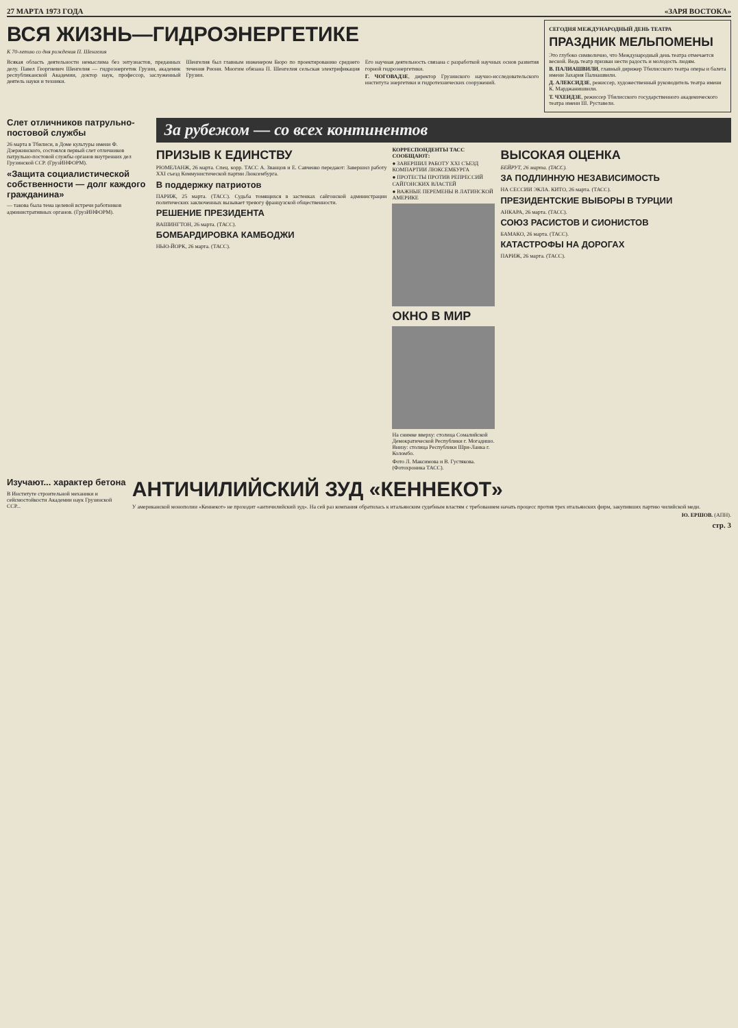27 МАРТА 1973 ГОДА «ЗАРЯ ВОСТОКА»
ВСЯ ЖИЗНЬ—ГИДРОЭНЕРГЕТИКЕ
К 70-летию со дня рождения П. Шенгелия
Всякая область деятельности немыслима без энтузиастов, преданных делу. Павел Георгиевич Шенгелия — гидроэнергетик Грузии, академик республиканской Академии, доктор наук, профессор, заслуженный деятель науки и техники.
Шенгелия был главным инженером Бюро по проектированию среднего течения Риони. Многим обязана П. Шенгелия сельская электрификация Грузии.
Его научная деятельность связана с разработкой научных основ развития горной гидроэнергетики.
Г. ЧОГОВАДЗЕ, директор Грузинского научно-исследовательского института энергетики и гидротехнических сооружений.
СЕГОДНЯ МЕЖДУНАРОДНЫЙ ДЕНЬ ТЕАТРА
ПРАЗДНИК МЕЛЬПОМЕНЫ
Это глубоко символично, что Международный день театра отмечается весной. Ведь театр призван нести радость и молодость людям.
В. ПАЛИАШВИЛИ, главный дирижер Тбилисского театра оперы и балета имени Захария Палиашвили.
Д. АЛЕКСИДЗЕ, режиссер, художественный руководитель театра имени К. Марджанишвили.
Т. ЧХЕИДЗЕ, режиссер Тбилисского государственного академического театра имени Ш. Руставели.
Слет отличников патрульно-постовой службы
26 марта в Тбилиси, в Доме культуры имени Ф. Дзержинского, состоялся первый слет отличников патрульно-постовой службы органов внутренних дел Грузинской ССР. (ГрузИНФОРМ).
«Защита социалистической собственности — долг каждого гражданина»
— такова была тема целевой встречи работников административных органов. (ГрузИНФОРМ).
За рубежом — со всех континентов
ПРИЗЫВ К ЕДИНСТВУ
РЮМЕЛАНЖ, 26 марта. Спец. корр. ТАСС А. Званцов и Е. Савченко передают: Завершил работу XXI съезд Коммунистической партии Люксембурга.
В поддержку патриотов
ПАРИЖ, 25 марта. (ТАСС). Судьба томящихся в застенках сайгонской администрации политических заключенных вызывает тревогу французской общественности.
РЕШЕНИЕ ПРЕЗИДЕНТА
ВАШИНГТОН, 26 марта. (ТАСС).
БОМБАРДИРОВКА КАМБОДЖИ
НЬЮ-ЙОРК, 26 марта. (ТАСС).
КОРРЕСПОНДЕНТЫ ТАСС СООБЩАЮТ:
● ЗАВЕРШИЛ РАБОТУ XXI СЪЕЗД КОМПАРТИИ ЛЮКСЕМБУРГА
● ПРОТЕСТЫ ПРОТИВ РЕПРЕССИЙ САЙГОНСКИХ ВЛАСТЕЙ
● ВАЖНЫЕ ПЕРЕМЕНЫ В ЛАТИНСКОЙ АМЕРИКЕ
ОКНО В МИР
На снимке вверху: столица Сомалийской Демократической Республики г. Могадишо. Внизу: столица Республики Шри-Ланка г. Коломбо.
Фото Л. Максимова и В. Густякова. (Фотохроника ТАСС).
ВЫСОКАЯ ОЦЕНКА
БЕЙРУТ, 26 марта. (ТАСС).
ЗА ПОДЛИННУЮ НЕЗАВИСИМОСТЬ
НА СЕССИИ ЭКЛА. КИТО, 26 марта. (ТАСС).
ПРЕЗИДЕНТСКИЕ ВЫБОРЫ В ТУРЦИИ
АНКАРА, 26 марта. (ТАСС).
СОЮЗ РАСИСТОВ И СИОНИСТОВ
БАМАКО, 26 марта. (ТАСС).
КАТАСТРОФЫ НА ДОРОГАХ
ПАРИЖ, 26 марта. (ТАСС).
Изучают... характер бетона
В Институте строительной механики и сейсмостойкости Академии наук Грузинской ССР...
АНТИЧИЛИЙСКИЙ ЗУД «КЕННЕКОТ»
У американской монополии «Кеннекот» не проходит «античилийский зуд». На сей раз компания обратилась к итальянским судебным властям с требованием начать процесс против трех итальянских фирм, закупивших партию чилийской меди.
Ю. ЕРШОВ. (АПН).
стр. 3